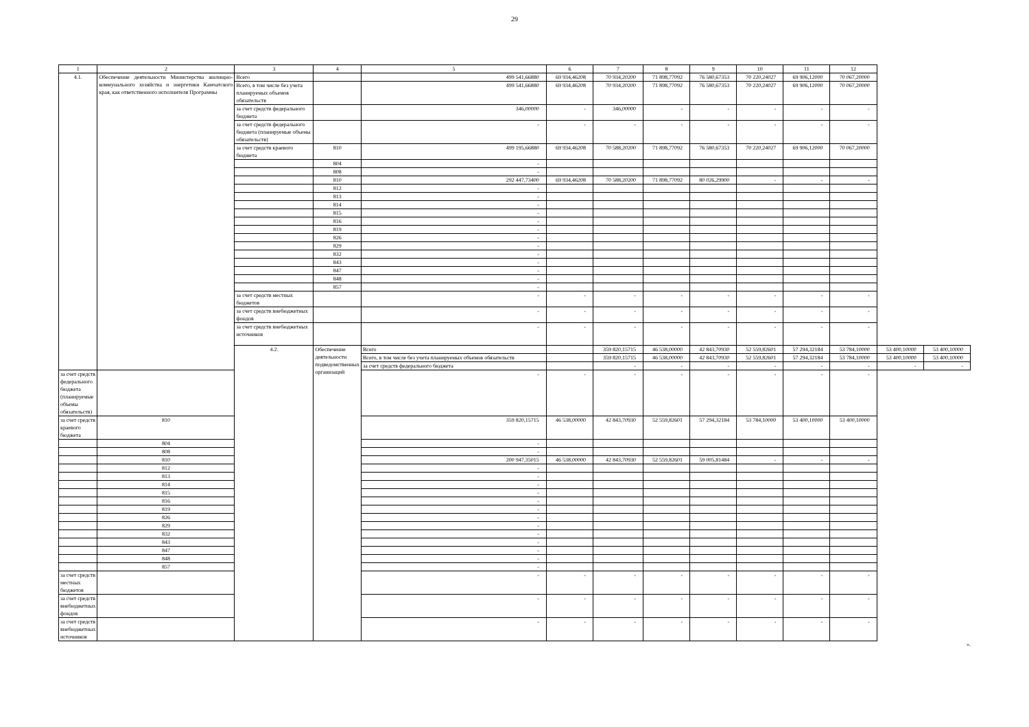29
| 1 | 2 | 3 | 4 | 5 | 6 | 7 | 8 | 9 | 10 | 11 | 12 | | |
| --- | --- | --- | --- | --- | --- | --- | --- | --- | --- | --- | --- | --- | --- |
| 4.1. | Обеспечение деятельности Министерства жилищно-коммунального хозяйства и энергетики Камчатского края, как ответственного исполнителя Программы | Всего | | 499 541,66880 | 69 934,46208 | 70 934,20200 | 71 898,77092 | 76 580,67353 | 70 220,24027 | 69 906,12000 | 70 067,20000 | | |
| | | Всего, в том числе без учета планируемых объемов обязательств | | 499 541,66880 | 69 934,46208 | 70 934,20200 | 71 898,77092 | 76 580,67353 | 70 220,24027 | 69 906,12000 | 70 067,20000 | | |
| | | за счет средств федерального бюджета | | 346,00000 | - | 346,00000 | - | - | - | - | - | | |
| | | за счет средств федерального бюджета (планируемые объемы обязательств) | | - | - | - | - | - | - | - | - | | |
| | | за счет средств краевого бюджета | 810 | 499 195,66880 | 69 934,46208 | 70 588,20200 | 71 898,77092 | 76 580,67353 | 70 220,24027 | 69 906,12000 | 70 067,20000 | | |
| | | | 804 | - | | | | | | | | | |
| | | | 808 | - | | | | | | | | | |
| | | | 810 | 292 447,73400 | 69 934,46208 | 70 588,20200 | 71 898,77092 | 80 026,29900 | - | - | - | | |
| | | | 812 | - | | | | | | | | | |
| | | | 813 | - | | | | | | | | | |
| | | | 814 | - | | | | | | | | | |
| | | | 815 | - | | | | | | | | | |
| | | | 816 | - | | | | | | | | | |
| | | | 819 | - | | | | | | | | | |
| | | | 826 | - | | | | | | | | | |
| | | | 829 | - | | | | | | | | | |
| | | | 832 | - | | | | | | | | | |
| | | | 843 | - | | | | | | | | | |
| | | | 847 | - | | | | | | | | | |
| | | | 848 | - | | | | | | | | | |
| | | | 857 | - | | | | | | | | | |
| | | за счет средств местных бюджетов | | - | - | - | - | - | - | - | - | | |
| | | за счет средств внебюджетных фондов | | - | - | - | - | - | - | - | - | | |
| | | за счет средств внебюджетных источников | | - | - | - | - | - | - | - | - | | |
| | | 4.2. | Обеспечение деятельности подведомственных организаций | Всего | | 359 820,15715 | 46 538,00000 | 42 843,70930 | 52 559,82601 | 57 294,32184 | 53 784,10000 | 53 400,10000 | 53 400,10000 |
| | | | | Всего, в том числе без учета планируемых объемов обязательств | | 359 820,15715 | 46 538,00000 | 42 843,70930 | 52 559,82601 | 57 294,32184 | 53 784,10000 | 53 400,10000 | 53 400,10000 |
| | | | | за счет средств федерального бюджета | | - | - | - | - | - | - | - | - |
| за счет средств федерального бюджета (планируемые объемы обязательств) | | | | - | - | - | - | - | - | - | - | | |
| за счет средств краевого бюджета | 810 | | | 359 820,15715 | 46 538,00000 | 42 843,70930 | 52 559,82601 | 57 294,32184 | 53 784,10000 | 53 400,10000 | 53 400,10000 | | |
| | 804 | | | - | | | | | | | | | |
| | 808 | | | - | | | | | | | | | |
| | 810 | | | 200 947,35015 | 46 538,00000 | 42 843,70930 | 52 559,82601 | 59 005,81484 | - | - | - | | |
| | 812 | | | - | | | | | | | | | |
| | 813 | | | - | | | | | | | | | |
| | 814 | | | - | | | | | | | | | |
| | 815 | | | - | | | | | | | | | |
| | 816 | | | - | | | | | | | | | |
| | 819 | | | - | | | | | | | | | |
| | 826 | | | - | | | | | | | | | |
| | 829 | | | - | | | | | | | | | |
| | 832 | | | - | | | | | | | | | |
| | 843 | | | - | | | | | | | | | |
| | 847 | | | - | | | | | | | | | |
| | 848 | | | - | | | | | | | | | |
| | 857 | | | - | | | | | | | | | |
| за счет средств местных бюджетов | | | | - | - | - | - | - | - | - | - | | |
| за счет средств внебюджетных фондов | | | | - | - | - | - | - | - | - | - | | |
| за счет средств внебюджетных источников | | | | - | - | - | - | - | - | - | - | | |
».